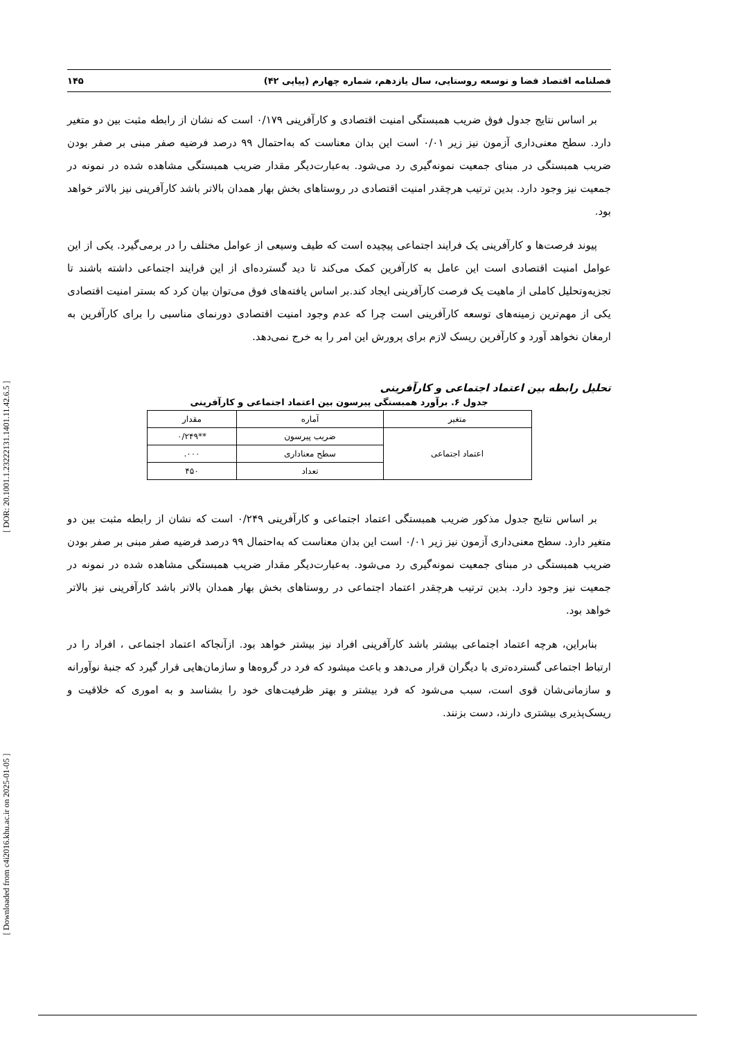[ Downloaded from c4i2016.khu.ac.ir on 2025-01-05 ] [ DOR: 20.1001.1.23222131.1401.11.42.6.5 ]
فصلنامه اقتصاد فضا و توسعه روستایی، سال یازدهم، شماره چهارم (پیاپی ۴۲) ۱۴۵
بر اساس نتایج جدول فوق ضریب همبستگی امنیت اقتصادی و کارآفرینی ۰/۱۷۹ است که نشان از رابطه مثبت بین دو متغیر دارد. سطح معنی‌داری آزمون نیز زیر ۰/۰۱ است این بدان معناست که به‌احتمال ۹۹ درصد فرضیه صفر مبنی بر صفر بودن ضریب همبستگی در مبنای جمعیت نمونه‌گیری رد می‌شود. به‌عبارت‌دیگر مقدار ضریب همبستگی مشاهده شده در نمونه در جمعیت نیز وجود دارد. بدین ترتیب هرچقدر امنیت اقتصادی در روستاهای بخش بهار همدان بالاتر باشد کارآفرینی نیز بالاتر خواهد بود.
پیوند فرصت‌ها و کارآفرینی یک فرایند اجتماعی پیچیده است که طیف وسیعی از عوامل مختلف را در برمی‌گیرد. یکی از این عوامل امنیت اقتصادی است این عامل به کارآفرین کمک می‌کند تا دید گسترده‌ای از این فرایند اجتماعی داشته باشند تا تجزیه‌وتحلیل کاملی از ماهیت یک فرصت کارآفرینی ایجاد کند.بر اساس یافته‌های فوق می‌توان بیان کرد که بستر امنیت اقتصادی یکی از مهم‌ترین زمینه‌های توسعه کارآفرینی است چرا که عدم وجود امنیت اقتصادی دورنمای مناسبی را برای کارآفرین به ارمغان نخواهد آورد و کارآفرین ریسک لازم برای پرورش این امر را به خرج نمی‌دهد.
تحلیل رابطه بین اعتماد اجتماعی و کارآفرینی
جدول ۶. برآورد همبستگی پیرسون بین اعتماد اجتماعی و کارآفرینی
| متغیر | آماره | مقدار |
| --- | --- | --- |
| اعتماد اجتماعی | ضریب پیرسون | **۰/۲۴۹ |
| | سطح معناداری | ۰۰۰. |
| | تعداد | ۴۵۰ |
بر اساس نتایج جدول مذکور ضریب همبستگی اعتماد اجتماعی و کارآفرینی ۰/۲۴۹ است که نشان از رابطه مثبت بین دو متغیر دارد. سطح معنی‌داری آزمون نیز زیر ۰/۰۱ است این بدان معناست که به‌احتمال ۹۹ درصد فرضیه صفر مبنی بر صفر بودن ضریب همبستگی در مبنای جمعیت نمونه‌گیری رد می‌شود. به‌عبارت‌دیگر مقدار ضریب همبستگی مشاهده شده در نمونه در جمعیت نیز وجود دارد. بدین ترتیب هرچقدر اعتماد اجتماعی در روستاهای بخش بهار همدان بالاتر باشد کارآفرینی نیز بالاتر خواهد بود.
بنابراین، هرچه اعتماد اجتماعی بیشتر باشد کارآفرینی افراد نیز بیشتر خواهد بود. ازآنجاکه اعتماد اجتماعی ، افراد را در ارتباط اجتماعی گسترده‌تری با دیگران قرار می‌دهد و باعث میشود که فرد در گروه‌ها و سازمان‌هایی قرار گیرد که جنبهٔ نوآورانه و سازمانی‌شان قوی است، سبب می‌شود که فرد بیشتر و بهتر ظرفیت‌های خود را بشناسد و به اموری که خلاقیت و ریسک‌پذیری بیشتری دارند، دست بزنند.